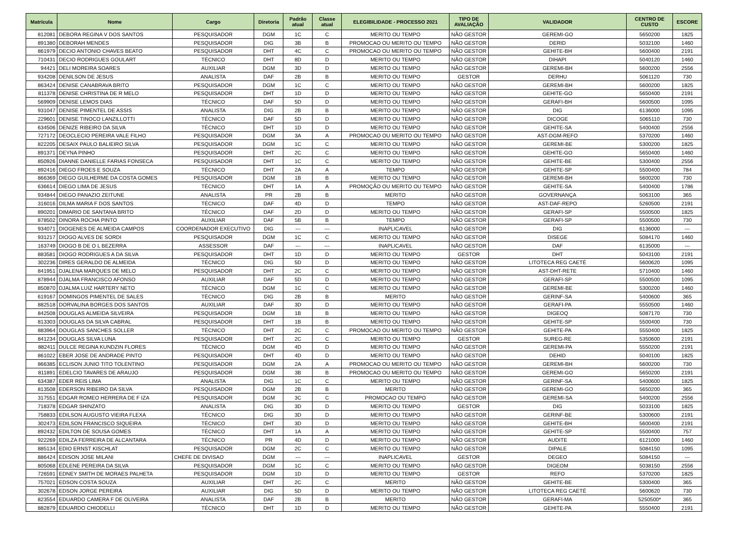| Matrícula | Nome | Cargo | Diretoria | Padrão atual | Classe atual | ELEGIBILIDADE - PROCESSO 2021 | TIPO DE AVALIAÇÃO | VALIDADOR | CENTRO DE CUSTO | ESCORE |
| --- | --- | --- | --- | --- | --- | --- | --- | --- | --- | --- |
| 812081 | DEBORA REGINA V DOS SANTOS | PESQUISADOR | DGM | 1C | C | MERITO OU TEMPO | NÃO GESTOR | GEREMI-GO | 5650200 | 1825 |
| 891380 | DEBORAH MENDES | PESQUISADOR | DIG | 3B | B | PROMOCAO OU MERITO OU TEMPO | NÃO GESTOR | DERID | 5032100 | 1460 |
| 861979 | DECIO ANTONIO CHAVES BEATO | PESQUISADOR | DHT | 4C | C | PROMOCAO OU MERITO OU TEMPO | NÃO GESTOR | GEHITE-BH | 5600400 | 2191 |
| 710431 | DECIO RODRIGUES GOULART | TÉCNICO | DHT | 8D | D | MERITO OU TEMPO | NÃO GESTOR | DIHAPI | 5040120 | 1460 |
| 94421 | DELI MOREIRA SOARES | AUXILIAR | DGM | 3D | D | MERITO OU TEMPO | NÃO GESTOR | GEREMI-BH | 5600200 | 2556 |
| 934208 | DENILSON DE JESUS | ANALISTA | DAF | 2B | B | MERITO OU TEMPO | GESTOR | DERHU | 5061120 | 730 |
| 863424 | DENISE CANABRAVA BRITO | PESQUISADOR | DGM | 1C | C | MERITO OU TEMPO | NÃO GESTOR | GEREMI-BH | 5600200 | 1825 |
| 811378 | DENISE CHRISTINA DE R MELO | PESQUISADOR | DHT | 1D | D | MERITO OU TEMPO | NÃO GESTOR | GEHITE-GO | 5650400 | 2191 |
| 569909 | DENISE LEMOS DIAS | TÉCNICO | DAF | 5D | D | MERITO OU TEMPO | NÃO GESTOR | GERAFI-BH | 5600500 | 1095 |
| 931047 | DENISE PIMENTEL DE ASSIS | ANALISTA | DIG | 2B | B | MERITO OU TEMPO | NÃO GESTOR | DIG | 6136000 | 1095 |
| 229601 | DENISE TINOCO LANZILLOTTI | TÉCNICO | DAF | 5D | D | MERITO OU TEMPO | NÃO GESTOR | DICOGE | 5065110 | 730 |
| 634506 | DENIZE RIBEIRO DA SILVA | TÉCNICO | DHT | 1D | D | MERITO OU TEMPO | NÃO GESTOR | GEHITE-SA | 5400400 | 2556 |
| 727172 | DEOCLECIO PEREIRA VALE FILHO | PESQUISADOR | DGM | 3A | A | PROMOCAO OU MERITO OU TEMPO | NÃO GESTOR | AST-DGM-REFO | 5370200 | 1460 |
| 822205 | DESAIX PAULO BALIEIRO SILVA | PESQUISADOR | DGM | 1C | C | MERITO OU TEMPO | NÃO GESTOR | GEREMI-BE | 5300200 | 1825 |
| 891371 | DEYNA PINHO | PESQUISADOR | DHT | 2C | C | MERITO OU TEMPO | NÃO GESTOR | GEHITE-GO | 5650400 | 1460 |
| 850926 | DIANNE DANIELLE FARIAS FONSECA | PESQUISADOR | DHT | 1C | C | MERITO OU TEMPO | NÃO GESTOR | GEHITE-BE | 5300400 | 2556 |
| 892416 | DIEGO FROES E SOUZA | TÉCNICO | DHT | 2A | A | TEMPO | NÃO GESTOR | GEHITE-SP | 5500400 | 784 |
| 866369 | DIEGO GUILHERME DA COSTA GOMES | PESQUISADOR | DGM | 1B | B | MERITO OU TEMPO | NÃO GESTOR | GEREMI-BH | 5600200 | 730 |
| 636614 | DIEGO LIMA DE JESUS | TÉCNICO | DHT | 1A | A | PROMOÇÃO OU MERITO OU TEMPO | NÃO GESTOR | GEHITE-SA | 5400400 | 1786 |
| 934844 | DIEGO PANAZIO ZEITUNE | ANALISTA | PR | 2B | B | MERITO | NÃO GESTOR | GOVERNANÇA | 5063100 | 365 |
| 316016 | DILMA MARIA F DOS SANTOS | TÉCNICO | DAF | 4D | D | TEMPO | NÃO GESTOR | AST-DAF-REPO | 5260500 | 2191 |
| 890201 | DIMARIO DE SANTANA BRITO | TÉCNICO | DAF | 2D | D | MERITO OU TEMPO | NÃO GESTOR | GERAFI-SP | 5500500 | 1825 |
| 878502 | DINORA ROCHA PINTO | AUXILIAR | DAF | 5B | B | TEMPO | NÃO GESTOR | GERAFI-SP | 5500500 | 730 |
| 934071 | DIOGENES DE ALMEIDA CAMPOS | COORDENADOR EXECUTIVO | DIG | --- | --- | INAPLICAVEL | NÃO GESTOR | DIG | 6136000 | --- |
| 931217 | DIOGO ALVES DE SORDI | PESQUISADOR | DGM | 1C | C | MERITO OU TEMPO | NÃO GESTOR | DISEGE | 5084170 | 1460 |
| 163749 | DIOGO B DE O L BEZERRA | ASSESSOR | DAF | --- | --- | INAPLICAVEL | NÃO GESTOR | DAF | 6135000 | --- |
| 883581 | DIOGO RODRIGUES A DA SILVA | PESQUISADOR | DHT | 1D | D | MERITO OU TEMPO | GESTOR | DHT | 5043100 | 2191 |
| 302236 | DIRES GERALDO DE ALMEIDA | TÉCNICO | DIG | 5D | D | MERITO OU TEMPO | NÃO GESTOR | LITOTECA REG CAETÉ | 5600620 | 1095 |
| 841951 | DJALENA MARQUES DE MELO | PESQUISADOR | DHT | 2C | C | MERITO OU TEMPO | NÃO GESTOR | AST-DHT-RETE | 5710400 | 1460 |
| 878944 | DJALMA FRANCISCO AFONSO | AUXILIAR | DAF | 5D | D | MERITO OU TEMPO | NÃO GESTOR | GERAFI-SP | 5500500 | 1095 |
| 850870 | DJALMA LUIZ HARTERY NETO | TÉCNICO | DGM | 1C | C | MERITO OU TEMPO | NÃO GESTOR | GEREMI-BE | 5300200 | 1460 |
| 619167 | DOMINGOS PIMENTEL DE SALES | TÉCNICO | DIG | 2B | B | MERITO | NÃO GESTOR | GERINF-SA | 5400600 | 365 |
| 882518 | DORVALINA BORGES DOS SANTOS | AUXILIAR | DAF | 3D | D | MERITO OU TEMPO | NÃO GESTOR | GERAFI-PA | 5550500 | 1460 |
| 842508 | DOUGLAS ALMEIDA SILVEIRA | PESQUISADOR | DGM | 1B | B | MERITO OU TEMPO | NÃO GESTOR | DIGEOQ | 5087170 | 730 |
| 813303 | DOUGLAS DA SILVA CABRAL | PESQUISADOR | DHT | 1B | B | MERITO OU TEMPO | NÃO GESTOR | GEHITE-SP | 5500400 | 730 |
| 883964 | DOUGLAS SANCHES SOLLER | TÉCNICO | DHT | 2C | C | PROMOCAO OU MERITO OU TEMPO | NÃO GESTOR | GEHITE-PA | 5550400 | 1825 |
| 841234 | DOUGLAS SILVA LUNA | PESQUISADOR | DHT | 2C | C | MERITO OU TEMPO | GESTOR | SUREG-RE | 5350600 | 2191 |
| 882411 | DULCE REGINA KUNDZIN FLORES | TÉCNICO | DGM | 4D | D | MERITO OU TEMPO | NÃO GESTOR | GEREMI-PA | 5550200 | 2191 |
| 861022 | EBER JOSE DE ANDRADE PINTO | PESQUISADOR | DHT | 4D | D | MERITO OU TEMPO | NÃO GESTOR | DEHID | 5040100 | 1825 |
| 866385 | ECLISON JUNIO TITO TOLENTINO | PESQUISADOR | DGM | 2A | A | PROMOCAO OU MERITO OU TEMPO | NÃO GESTOR | GEREMI-BH | 5600200 | 730 |
| 811891 | EDELCIO TAVARES DE ARAUJO | PESQUISADOR | DGM | 3B | B | PROMOCAO OU MERITO OU TEMPO | NÃO GESTOR | GEREMI-GO | 5650200 | 2191 |
| 634387 | EDER REIS LIMA | ANALISTA | DIG | 1C | C | MERITO OU TEMPO | NÃO GESTOR | GERINF-SA | 5400600 | 1825 |
| 813508 | EDERSON RIBEIRO DA SILVA | PESQUISADOR | DGM | 2B | B | MERITO | NÃO GESTOR | GEREMI-GO | 5650200 | 365 |
| 317551 | EDGAR ROMEO HERRERA DE F IZA | PESQUISADOR | DGM | 3C | C | PROMOCAO OU TEMPO | NÃO GESTOR | GEREMI-SA | 5400200 | 2556 |
| 718378 | EDGAR SHINZATO | ANALISTA | DIG | 3D | D | MERITO OU TEMPO | GESTOR | DIG | 5033100 | 1825 |
| 758833 | EDILSON AUGUSTO VIEIRA FLEXA | TÉCNICO | DIG | 3D | D | MERITO OU TEMPO | NÃO GESTOR | GERINF-BE | 5300600 | 2191 |
| 302473 | EDILSON FRANCISCO SIQUEIRA | TÉCNICO | DHT | 3D | D | MERITO OU TEMPO | NÃO GESTOR | GEHITE-BH | 5600400 | 2191 |
| 892432 | EDILTON DE SOUSA GOMES | TÉCNICO | DHT | 1A | A | MERITO OU TEMPO | NÃO GESTOR | GEHITE-SP | 5500400 | 757 |
| 922269 | EDILZA FERREIRA DE ALCANTARA | TÉCNICO | PR | 4D | D | MERITO OU TEMPO | NÃO GESTOR | AUDITE | 6121000 | 1460 |
| 885134 | EDIO ERNST KISCHLAT | PESQUISADOR | DGM | 2C | C | MERITO OU TEMPO | NÃO GESTOR | DIPALE | 5084150 | 1095 |
| 886424 | EDISON JOSE MILANI | CHEFE DE DIVISAO | DGM | --- | --- | INAPLICAVEL | GESTOR | DEGEO | 5084150 | --- |
| 805068 | EDLENE PEREIRA DA SILVA | PESQUISADOR | DGM | 1C | C | MERITO OU TEMPO | NÃO GESTOR | DIGEOM | 5038150 | 2556 |
| 726591 | EDNEY SMITH DE MORAES PALHETA | PESQUISADOR | DGM | 1D | D | MERITO OU TEMPO | GESTOR | REFO | 5370200 | 1825 |
| 757021 | EDSON COSTA SOUZA | AUXILIAR | DHT | 2C | C | MERITO | NÃO GESTOR | GEHITE-BE | 5300400 | 365 |
| 302678 | EDSON JORGE PEREIRA | AUXILIAR | DIG | 5D | D | MERITO OU TEMPO | NÃO GESTOR | LITOTECA REG CAETÉ | 5600620 | 730 |
| 823554 | EDUARDO CAMERA F DE OLIVEIRA | ANALISTA | DAF | 2B | B | MERITO | NÃO GESTOR | GERAFI-MA | 5250500* | 365 |
| 882879 | EDUARDO CHIODELLI | TÉCNICO | DHT | 1D | D | MERITO OU TEMPO | NÃO GESTOR | GEHITE-PA | 5550400 | 2191 |